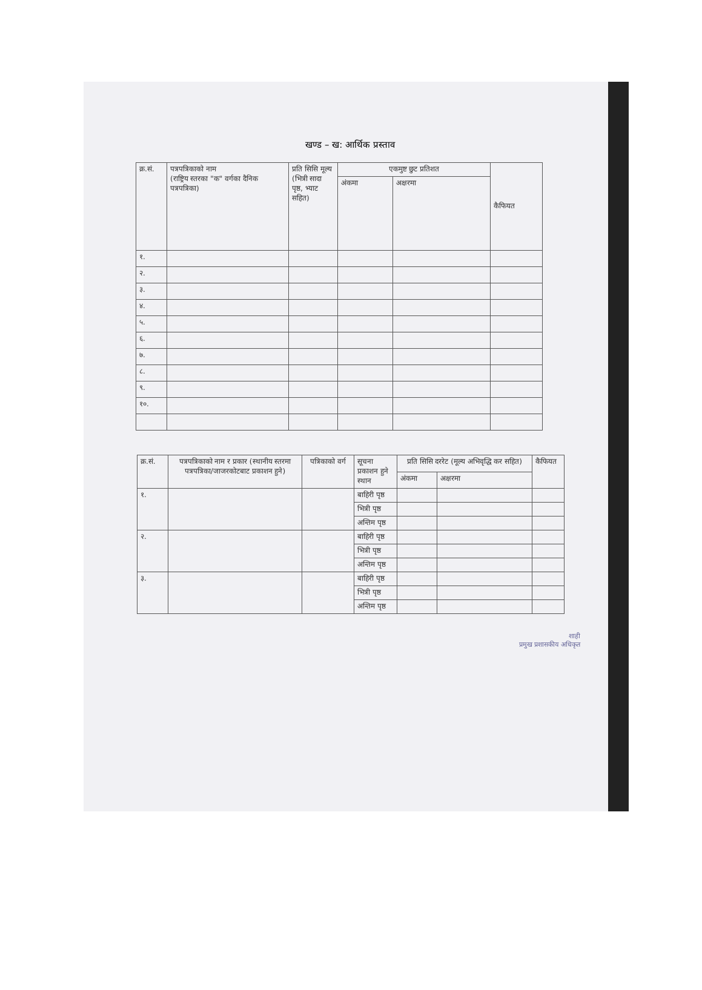खण्ड – ख: आर्थिक प्रस्ताव
| क्र.सं. | पत्रपत्रिकाको नाम (राष्ट्रिय स्तरका "क" वर्गका दैनिक पत्रपत्रिका) | प्रति सिसि मूल्य (भित्री सादा पृष्ठ, भ्याट सहित) | एकमुष्ट छुट प्रतिशत | | कैफियत |
| --- | --- | --- | --- | --- | --- |
| | | | अंकमा | अक्षरमा | |
| १. | | | | | |
| २. | | | | | |
| ३. | | | | | |
| ४. | | | | | |
| ५. | | | | | |
| ६. | | | | | |
| ७. | | | | | |
| ८. | | | | | |
| ९. | | | | | |
| १०. | | | | | |
| क्र.सं. | पत्रपत्रिकाको नाम र प्रकार (स्थानीय स्तरमा पत्रपत्रिका/जाजरकोटबाट प्रकाशन हुने) | पत्रिकाको वर्ग | सूचना प्रकाशन हुने स्थान | प्रति सिसि दररेट (मूल्य अभिवृद्धि कर सहित) | | कैफियत |
| --- | --- | --- | --- | --- | --- | --- |
| | | | | अंकमा | अक्षरमा | |
| १. | | | बाहिरी पृष्ठ | | | |
| | | | भित्री पृष्ठ | | | |
| | | | अन्तिम पृष्ठ | | | |
| २. | | | बाहिरी पृष्ठ | | | |
| | | | भित्री पृष्ठ | | | |
| | | | अन्तिम पृष्ठ | | | |
| ३. | | | बाहिरी पृष्ठ | | | |
| | | | भित्री पृष्ठ | | | |
| | | | अन्तिम पृष्ठ | | | |
शाही
प्रमुख प्रशासकीय अधिकृत